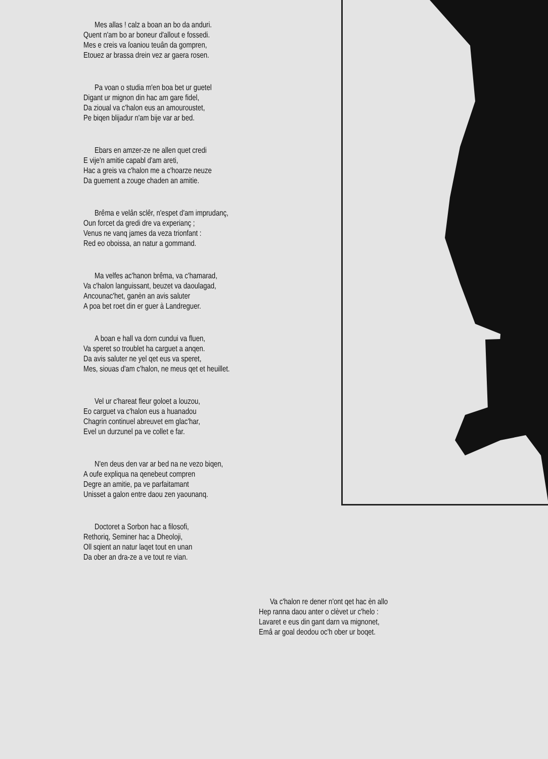Mes allas ! calz a boan an bo da anduri.
Quent n'am bo ar boneur d'allout e fossedi.
Mes e creis va ſoaniou teuân da gompren,
Etouez ar brassa drein vez ar gaera rosen.
Pa voan o studia m'en boa bet ur guetel
Digant ur mignon din hac am gare fidel,
Da zioual va c'halon eus an amouroustet,
Pe biqen blijadur n'am bije var ar bed.
Ebars en amzer-ze ne allen quet credi
E vije'n amitie capabl d'am areti,
Hac a greis va c'halon me a c'hoarze neuze
Da guement a zouge chaden an amitie.
Brêma e velân sclêr, n'espet d'am imprudanç,
Oun forcet da gredi dre va experianç ;
Venus ne vanq james da veza trionfant :
Red eo oboissa, an natur a gommand.
Ma velfes ac'hanon brêma, va c'hamarad,
Va c'halon languissant, beuzet va daoulagad,
Ancounac'het, ganèn an avis saluter
A poa bet roet din er guer à Landreguer.
A boan e hall va dorn cundui va fluen,
Va speret so troublet ha carguet a anqen.
Da avis saluter ne yel qet eus va speret,
Mes, siouas d'am c'halon, ne meus qet et heuillet.
Vel ur c'hareat fleur goloet a louzou,
Eo carguet va c'halon eus a huanadou
Chagrin continuel abreuvet em glac'har,
Evel un durzunel pa ve collet e far.
N'en deus den var ar bed na ne vezo biqen,
A oufe expliqua na qenebeut compren
Degre an amitie, pa ve parfaitamant
Unisset a galon entre daou zen yaounanq.
Doctoret a Sorbon hac a filosofi,
Rethoriq, Seminer hac a Dheoloji,
Oll sqient an natur laqet tout en unan
Da ober an dra-ze a ve tout re vian.
Va c'halon re dener n'ont qet hac èn allo
Hep ranna daou anter o clèvet ur c'helo :
Lavaret e eus din gant darn va mignonet,
Emâ ar goal deodou oc'h ober ur boqet.